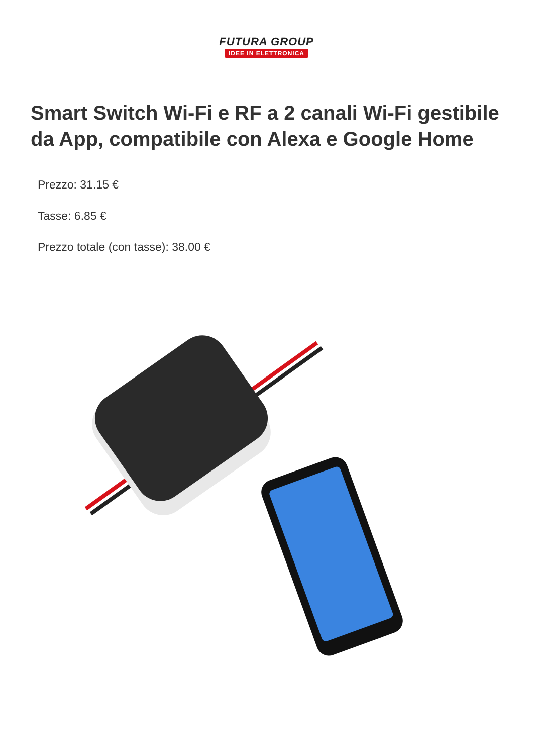FUTURA GROUP
IDEE IN ELETTRONICA
Smart Switch Wi-Fi e RF a 2 canali Wi-Fi gestibile da App, compatibile con Alexa e Google Home
Prezzo: 31.15 €
Tasse: 6.85 €
Prezzo totale (con tasse): 38.00 €